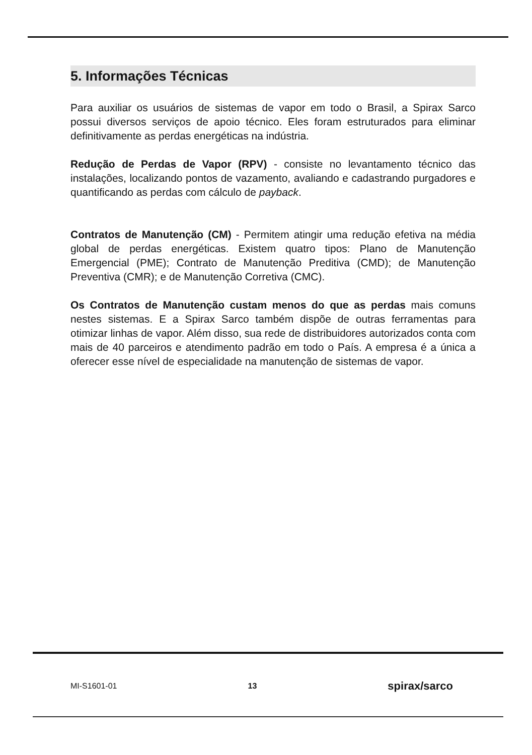5. Informações Técnicas
Para auxiliar os usuários de sistemas de vapor em todo o Brasil, a Spirax Sarco possui diversos serviços de apoio técnico. Eles foram estruturados para eliminar definitivamente as perdas energéticas na indústria.
Redução de Perdas de Vapor (RPV) - consiste no levantamento técnico das instalações, localizando pontos de vazamento, avaliando e cadastrando purgadores e quantificando as perdas com cálculo de payback.
Contratos de Manutenção (CM) - Permitem atingir uma redução efetiva na média global de perdas energéticas. Existem quatro tipos: Plano de Manutenção Emergencial (PME); Contrato de Manutenção Preditiva (CMD); de Manutenção Preventiva (CMR); e de Manutenção Corretiva (CMC).
Os Contratos de Manutenção custam menos do que as perdas mais comuns nestes sistemas. E a Spirax Sarco também dispõe de outras ferramentas para otimizar linhas de vapor. Além disso, sua rede de distribuidores autorizados conta com mais de 40 parceiros e atendimento padrão em todo o País. A empresa é a única a oferecer esse nível de especialidade na manutenção de sistemas de vapor.
MI-S1601-01 13 spirax/sarco